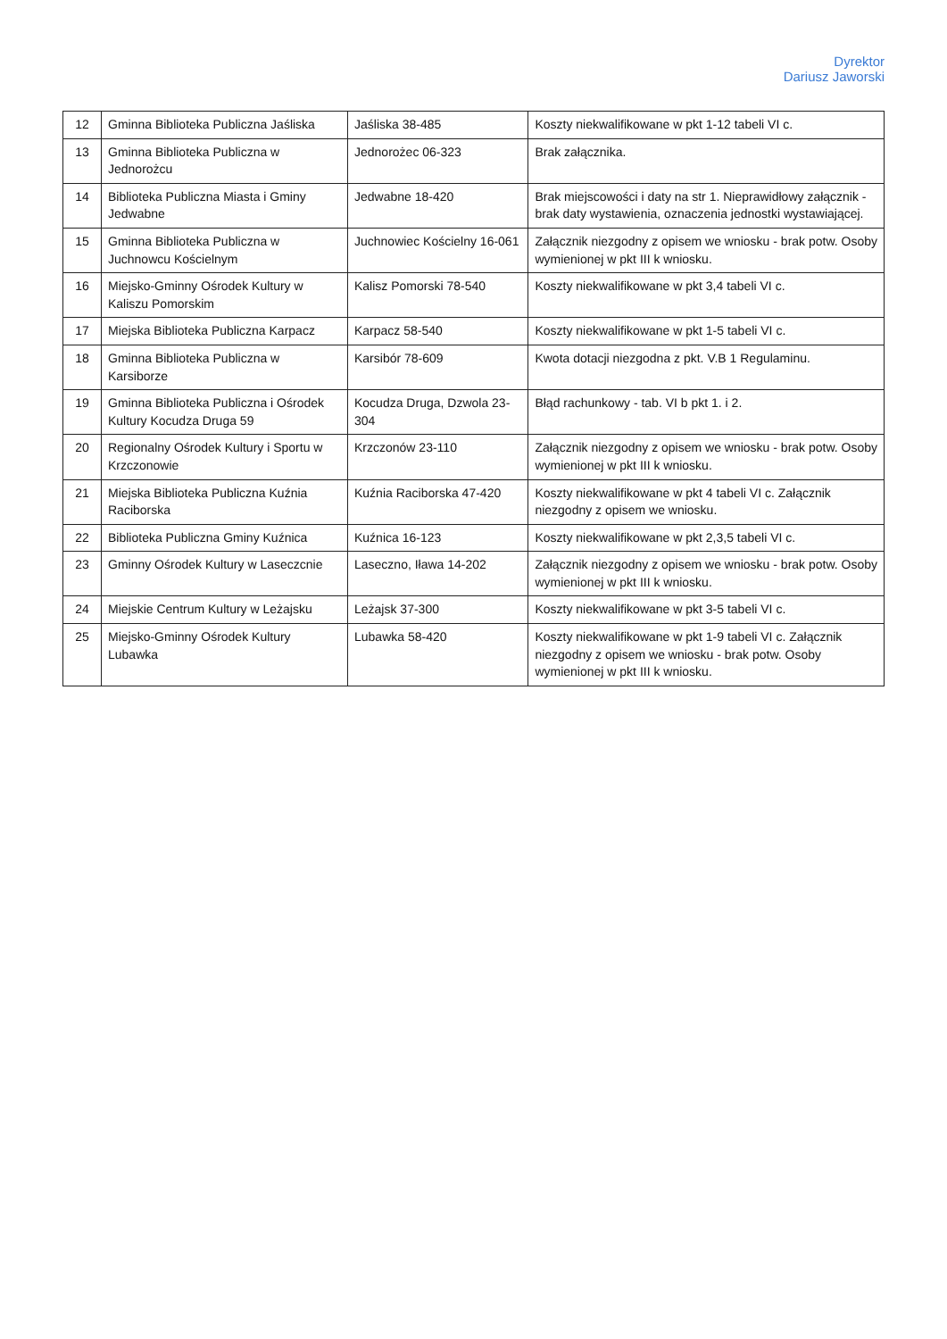Dyrektor
Dariusz Jaworski
| 12 | Gminna Biblioteka Publiczna Jaśliska | Jaśliska 38-485 | Koszty niekwalifikowane w pkt 1-12 tabeli VI c. |
| 13 | Gminna Biblioteka Publiczna w Jednorożcu | Jednorożec 06-323 | Brak załącznika. |
| 14 | Biblioteka Publiczna Miasta i Gminy Jedwabne | Jedwabne 18-420 | Brak miejscowości i daty na str 1. Nieprawidłowy załącznik - brak daty wystawienia, oznaczenia jednostki wystawiającej. |
| 15 | Gminna Biblioteka Publiczna w Juchnowcu Kościelnym | Juchnowiec Kościelny 16-061 | Załącznik niezgodny z opisem we wniosku - brak potw. Osoby wymienionej w pkt III k wniosku. |
| 16 | Miejsko-Gminny Ośrodek Kultury w Kaliszu Pomorskim | Kalisz Pomorski 78-540 | Koszty niekwalifikowane w pkt 3,4 tabeli VI c. |
| 17 | Miejska Biblioteka Publiczna Karpacz | Karpacz 58-540 | Koszty niekwalifikowane w pkt 1-5 tabeli VI c. |
| 18 | Gminna Biblioteka Publiczna w Karsiborze | Karsibór 78-609 | Kwota dotacji niezgodna z pkt. V.B 1 Regulaminu. |
| 19 | Gminna Biblioteka Publiczna i Ośrodek Kultury Kocudza Druga 59 | Kocudza Druga, Dzwola 23-304 | Błąd rachunkowy - tab. VI b pkt 1. i 2. |
| 20 | Regionalny Ośrodek Kultury i Sportu w Krzczonowie | Krzczonów 23-110 | Załącznik niezgodny z opisem we wniosku - brak potw. Osoby wymienionej w pkt III k wniosku. |
| 21 | Miejska Biblioteka Publiczna Kuźnia Raciborska | Kuźnia Raciborska 47-420 | Koszty niekwalifikowane w pkt 4 tabeli VI c. Załącznik niezgodny z opisem we wniosku. |
| 22 | Biblioteka Publiczna Gminy Kuźnica | Kuźnica 16-123 | Koszty niekwalifikowane w pkt 2,3,5 tabeli VI c. |
| 23 | Gminny Ośrodek Kultury w Laseczcnie | Laseczno, Iława 14-202 | Załącznik niezgodny z opisem we wniosku - brak potw. Osoby wymienionej w pkt III k wniosku. |
| 24 | Miejskie Centrum Kultury w Leżajsku | Leżajsk 37-300 | Koszty niekwalifikowane w pkt 3-5 tabeli VI c. |
| 25 | Miejsko-Gminny Ośrodek Kultury Lubawka | Lubawka 58-420 | Koszty niekwalifikowane w pkt 1-9 tabeli VI c. Załącznik niezgodny z opisem we wniosku - brak potw. Osoby wymienionej w pkt III k wniosku. |